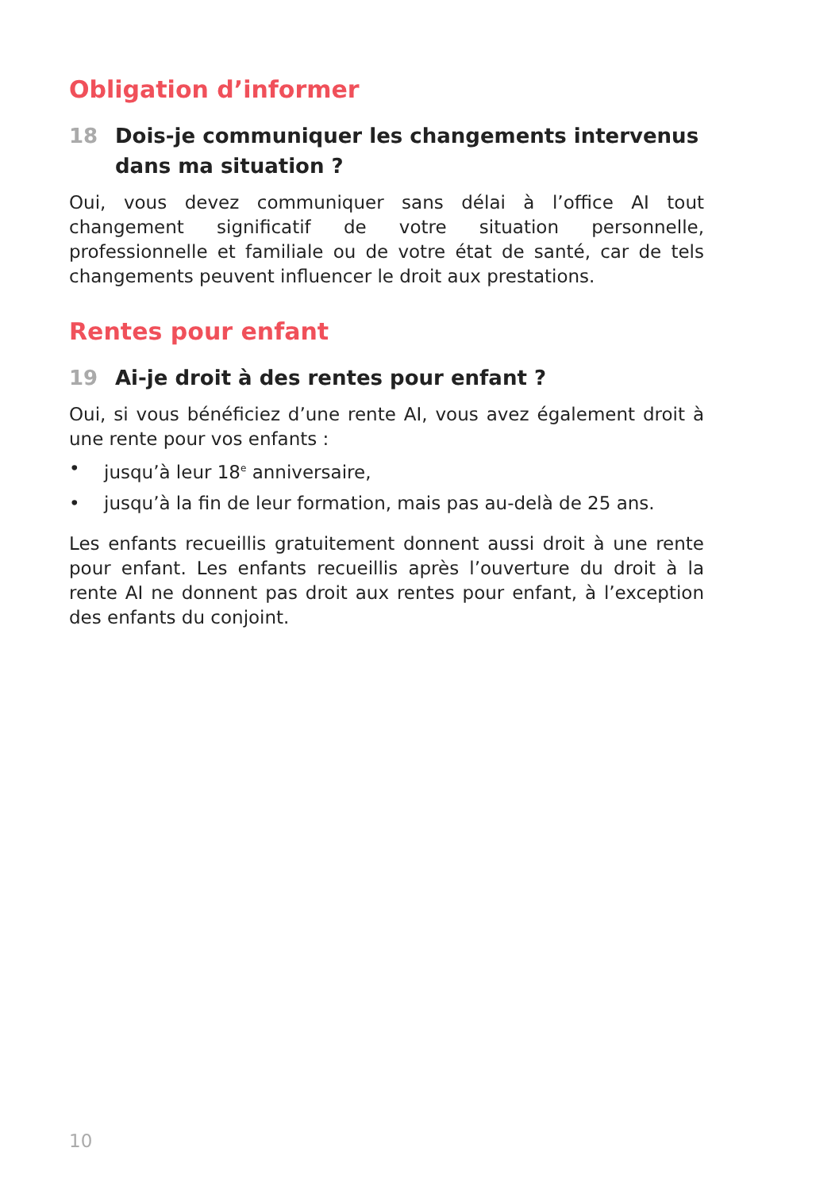Obligation d’informer
18 Dois-je communiquer les changements intervenus dans ma situation ?
Oui, vous devez communiquer sans délai à l’office AI tout changement significatif de votre situation personnelle, professionnelle et familiale ou de votre état de santé, car de tels changements peuvent influencer le droit aux prestations.
Rentes pour enfant
19 Ai-je droit à des rentes pour enfant ?
Oui, si vous bénéficiez d’une rente AI, vous avez également droit à une rente pour vos enfants :
• jusqu’à leur 18<sup>e</sup> anniversaire,
• jusqu’à la fin de leur formation, mais pas au-delà de 25 ans.
Les enfants recueillis gratuitement donnent aussi droit à une rente pour enfant. Les enfants recueillis après l’ouverture du droit à la rente AI ne donnent pas droit aux rentes pour enfant, à l’exception des enfants du conjoint.
10